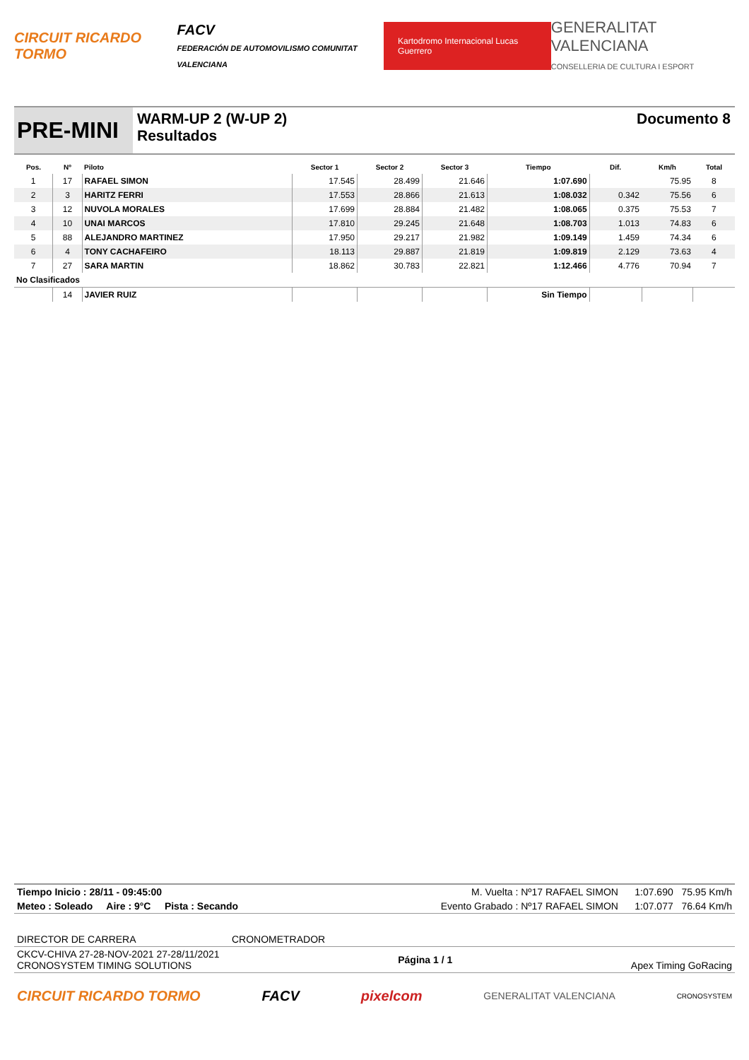CIRCUIT RICARDO TORMO
FACV
FEDERACIÓN DE AUTOMOVILISMO COMUNITAT VALENCIANA
Kartodromo Internacional Lucas Guerrero
GENERALITAT VALENCIANA
CONSELLERIA DE CULTURA I ESPORT
PRE-MINI
WARM-UP 2 (W-UP 2)
Resultados
Documento 8
| Pos. | Nº | Piloto | Sector 1 | Sector 2 | Sector 3 | Tiempo | Dif. | Km/h | Total |
| --- | --- | --- | --- | --- | --- | --- | --- | --- | --- |
| 1 | 17 | RAFAEL SIMON | 17.545 | 28.499 | 21.646 | 1:07.690 | | 75.95 | 8 |
| 2 | 3 | HARITZ FERRI | 17.553 | 28.866 | 21.613 | 1:08.032 | 0.342 | 75.56 | 6 |
| 3 | 12 | NUVOLA MORALES | 17.699 | 28.884 | 21.482 | 1:08.065 | 0.375 | 75.53 | 7 |
| 4 | 10 | UNAI MARCOS | 17.810 | 29.245 | 21.648 | 1:08.703 | 1.013 | 74.83 | 6 |
| 5 | 88 | ALEJANDRO MARTINEZ | 17.950 | 29.217 | 21.982 | 1:09.149 | 1.459 | 74.34 | 6 |
| 6 | 4 | TONY CACHAFEIRO | 18.113 | 29.887 | 21.819 | 1:09.819 | 2.129 | 73.63 | 4 |
| 7 | 27 | SARA MARTIN | 18.862 | 30.783 | 22.821 | 1:12.466 | 4.776 | 70.94 | 7 |
| No Clasificados | | | | | | | | | |
| | 14 | JAVIER RUIZ | | | | Sin Tiempo | | | |
Tiempo Inicio : 28/11 - 09:45:00 M. Vuelta : Nº17 RAFAEL SIMON 1:07.690 75.95 Km/h
Meteo : Soleado Aire : 9°C Pista : Secando Evento Grabado : Nº17 RAFAEL SIMON 1:07.077 76.64 Km/h
DIRECTOR DE CARRERA CRONOMETRADOR
CKCV-CHIVA 27-28-NOV-2021 27-28/11/2021
CRONOSYSTEM TIMING SOLUTIONS Página 1 / 1 Apex Timing GoRacing
CIRCUIT RICARDO TORMO FACV pixelcom GENERALITAT VALENCIANA CRONOSYSTEM